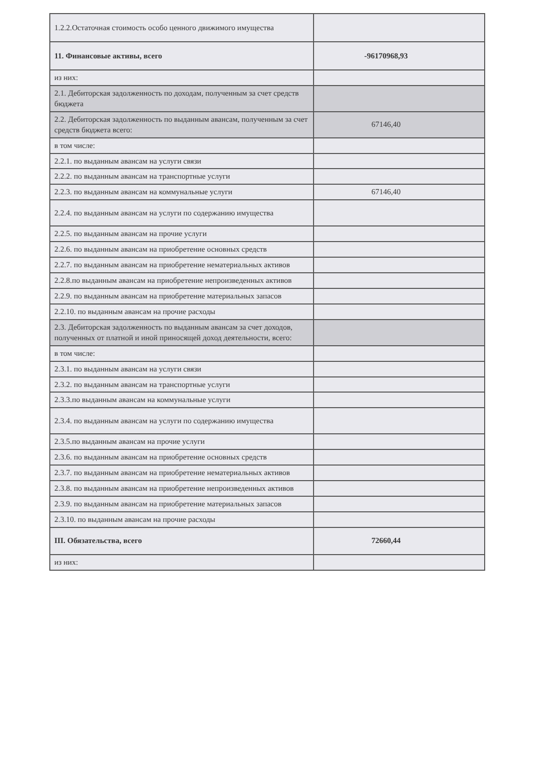| 1.2.2.Остаточная стоимость особо ценного движимого имущества | |
| 11. Финансовые активы, всего | -96170968,93 |
| из них: | |
| 2.1. Дебиторская задолженность по доходам, полученным за счет средств бюджета | |
| 2.2. Дебиторская задолженность по выданным авансам, полученным за счет средств бюджета всего: | 67146,40 |
| в том числе: | |
| 2.2.1. по выданным авансам на услуги связи | |
| 2.2.2. по выданным авансам на транспортные услуги | |
| 2.2.3. по выданным авансам на коммунальные услуги | 67146,40 |
| 2.2.4. по выданным авансам на услуги по содержанию имущества | |
| 2.2.5. по выданным авансам на прочие услуги | |
| 2.2.6. по выданным авансам на приобретение основных средств | |
| 2.2.7. по выданным авансам на приобретение нематериальных активов | |
| 2.2.8.по выданным авансам на приобретение непроизведенных активов | |
| 2.2.9. по выданным авансам на приобретение материальных запасов | |
| 2.2.10. по выданным авансам на прочие расходы | |
| 2.3. Дебиторская задолженность по выданным авансам за счет доходов, полученных от платной и иной приносящей доход деятельности, всего: | |
| в том числе: | |
| 2.3.1. по выданным авансам на услуги связи | |
| 2.3.2. по выданным авансам на транспортные услуги | |
| 2.3.3.по выданным авансам на коммунальные услуги | |
| 2.3.4. по выданным авансам на услуги по содержанию имущества | |
| 2.3.5.по выданным авансам на прочие услуги | |
| 2.3.6. по выданным авансам на приобретение основных средств | |
| 2.3.7. по выданным авансам на приобретение нематериальных активов | |
| 2.3.8. по выданным авансам на приобретение непроизведенных активов | |
| 2.3.9. по выданным авансам на приобретение материальных запасов | |
| 2.3.10. по выданным авансам на прочие расходы | |
| III. Обязательства, всего | 72660,44 |
| из них: | |